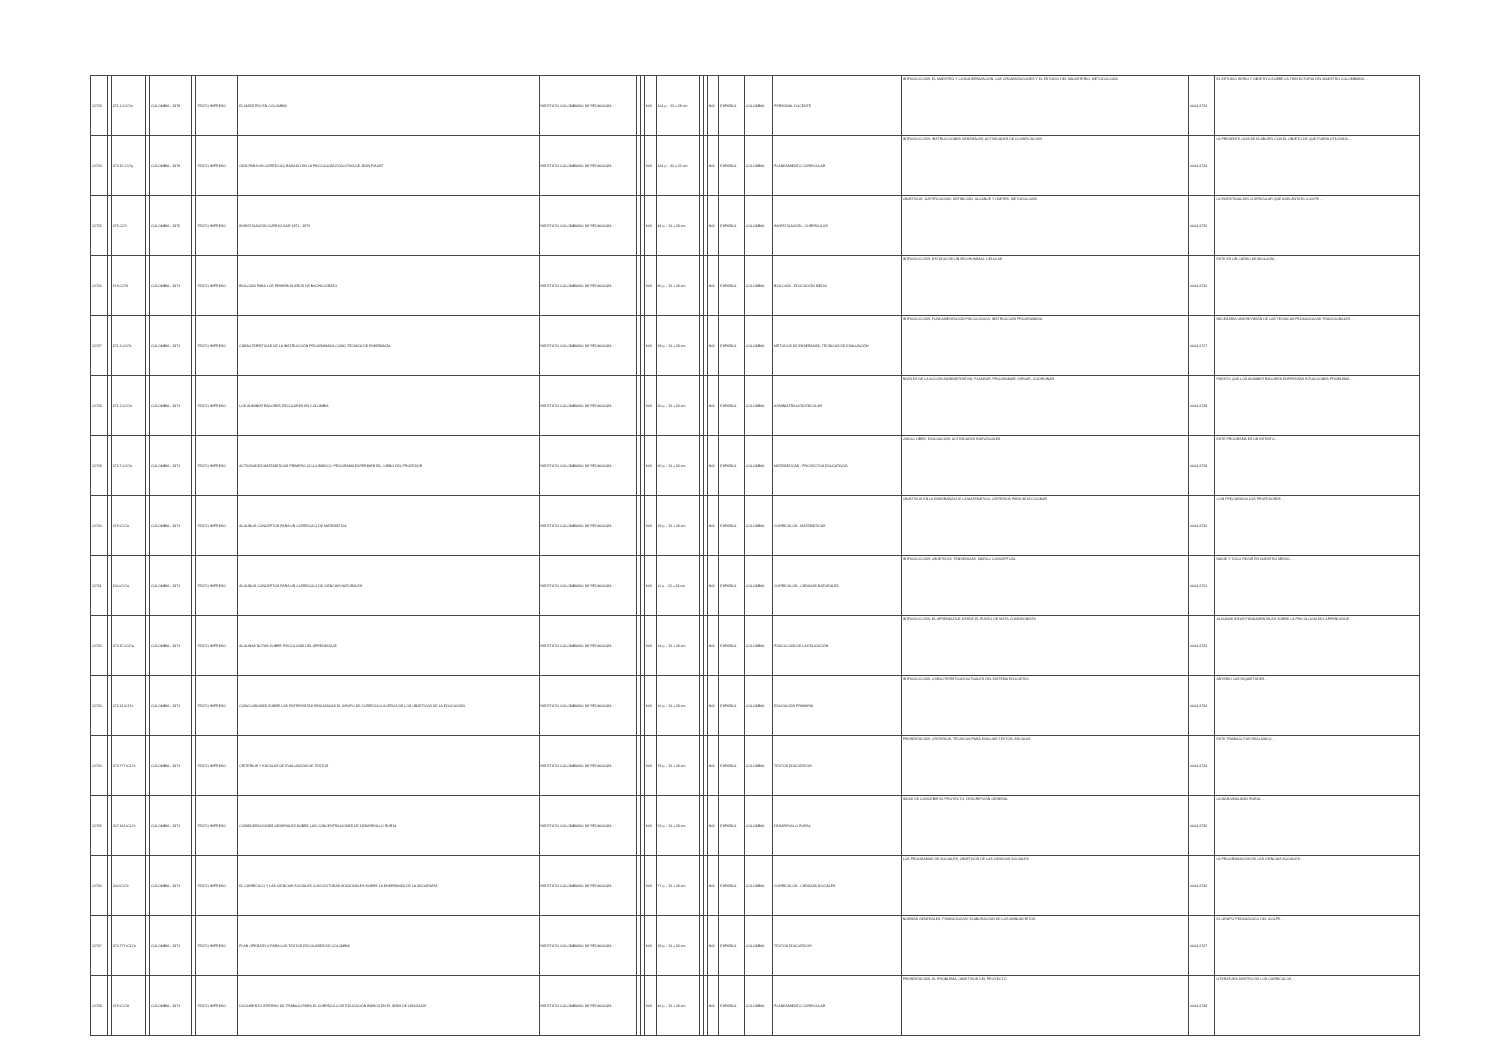| 12723 | | 371.1 tC17m | | COLOMBIA - 1978 | | TEXTO IMPRESO | EL MAESTRO EN COLOMBIA | INSTITUTO COLOMBIANO DE PEDAGOGÍA | | | N/A | 164 p. ; 22 x 28 cm | | | N/A | ESPAÑOL | COLOMBIA | PERSONAL DOCENTE | INTRODUCCIÓN; EL MAESTRO Y LA MODERNIZACIÓN; LAS ORGANIZACIONES Y EL ESTUDIO DEL MAGISTERIO; METODOLOGÍA | 0004-2723 | EL ESTUDIO SERIO Y OBJETIVO SOBRE LA TRAYECTORIA DEL MAESTRO COLOMBIANO ... |
| 12724 | | 370.15 C17g | | COLOMBIA - 1978 | | TEXTO IMPRESO | GUÍA PARA UN CURRÍCULO BASADO EN LA PSICOLOGÍA EVOLUTIVA DE JEAN PIAGET | INSTITUTO COLOMBIANO DE PEDAGOGÍA | | | N/A | 164 p. ; 30 x 22 cm | | | N/A | ESPAÑOL | COLOMBIA | PLANEAMIENTO CURRICULAR | INTRODUCCIÓN; INSTRUCCIONES GENERALES; ACTIVIDADES DE CLASIFICACIÓN | 0004-2724 | LA PRESENTE GUÍA SE ELABORÓ CON EL OBJETO DE QUE FUERA UTILIZADA ... |
| 12725 | | 375 C17i | | COLOMBIA - 1975 | | TEXTO IMPRESO | INVESTIGACIÓN CURRICULAR 1971 - 1975 | INSTITUTO COLOMBIANO DE PEDAGOGÍA | | | N/A | 44 p. ; 22 x 28 cm | | | N/A | ESPAÑOL | COLOMBIA | INVESTIGACIÓN - CURRÍCULOS | OBJETIVOS; JUSTIFICACIÓN; DEFINICIÓN, ALCANCE Y LÍMITES; METODOLOGÍA | 0004-2725 | LA INVESTIGACIÓN CURRICULAR QUE ADELANTA EL ICOLPE ... |
| 12726 | | 574 C17b | | COLOMBIA - 1971 | | TEXTO IMPRESO | BIOLOGÍA PARA LOS PRIMEROS AÑOS DE BACHILLERATO | INSTITUTO COLOMBIANO DE PEDAGOGÍA | | | N/A | 86 p. ; 22 x 28 cm | | | N/A | ESPAÑOL | COLOMBIA | BIOLOGÍA - EDUCACIÓN MEDIA | INTRODUCCIÓN; ESTUDIO DE UN SEO HUMANO; CÉLULAS | 0004-2726 | ESTE ES UN CURSO DE BIOLOGÍA ... |
| 12727 | | 371.3 tC17c | | COLOMBIA - 1971 | | TEXTO IMPRESO | CARACTERÍSTICAS DE LA INSTRUCCIÓN PROGRAMADA COMO TÉCNICA DE ENSEÑANZA | INSTITUTO COLOMBIANO DE PEDAGOGÍA | | | N/A | 28 p. ; 22 x 28 cm | | | N/A | ESPAÑOL | COLOMBIA | MÉTODOS DE ENSEÑANZA; TÉCNICAS DE EVALUACIÓN | INTRODUCCIÓN; FUNDAMENTACIÓN PSICOLÓGICA; INSTRUCCIÓN PROGRAMADA | 0004-2727 | NECESARIA UNA REVISIÓN DE LAS TÉCNICAS PEDAGÓGICAS TRADICIONALES ... |
| 12728 | | 371.2 tC17a | | COLOMBIA - 1971 | | TEXTO IMPRESO | LOS ADMINISTRADORES ESCOLARES EN COLOMBIA | INSTITUTO COLOMBIANO DE PEDAGOGÍA | | | N/A | 30 p. ; 22 x 33 cm | | | N/A | ESPAÑOL | COLOMBIA | ADMINISTRACIÓN ESCOLAR | NIVELES DE LA ACCIÓN ADMINISTRATIVA; PLANEAR, PROGRAMAR; DIRIGIR, COORDINAR | 0004-2728 | PUESTO QUE LOS ADMINISTRADORES ENFRENTAN SITUACIONES PROBLEMA ... |
| 12729 | | 372.7 tC17a | | COLOMBIA - 1971 | | TEXTO IMPRESO | ACTIVIDADES MATEMÁTICAS PRIMERO CICLO BÁSICO. PROGRAMA EXPERIMENTAL. LIBRO DEL PROFESOR | INSTITUTO COLOMBIANO DE PEDAGOGÍA | | | N/A | 65 p. ; 22 x 33 cm | | | N/A | ESPAÑOL | COLOMBIA | MATEMÁTICAS - PROYECTOS EDUCATIVOS | JUEGO LIBRE; EVALUACIÓN; ACTIVIDADES INDIVIDUALES | 0004-2729 | ESTE PROGRAMA ES UN INTENTO ... |
| 12730 | | 375 tC17a | | COLOMBIA - 1971 | | TEXTO IMPRESO | ALGUNOS CONCEPTOS PARA UN CURRÍCULO DE MATEMÁTICA | INSTITUTO COLOMBIANO DE PEDAGOGÍA | | | N/A | 19 p. ; 22 x 28 cm | | | N/A | ESPAÑOL | COLOMBIA | CURRÍCULOS - MATEMÁTICAS | OBJETIVOS EN LA ENSEÑANZA DE LA MATEMÁTICA; CRITERIOS PARA SELECCIONAR | 0004-2730 | CON FRECUENCIA LOS PROFESORES ... |
| 12731 | | 500 tC17a | | COLOMBIA - 1971 | | TEXTO IMPRESO | ALGUNOS CONCEPTOS PARA UN CURRÍCULO DE CIENCIAS NATURALES | INSTITUTO COLOMBIANO DE PEDAGOGÍA | | | N/A | 11 p. ; 22 x 28 cm | | | N/A | ESPAÑOL | COLOMBIA | CURRÍCULOS - CIENCIAS NATURALES | INTRODUCCIÓN; OBJETIVOS; TENDENCIAS; MARCO CONCEPTUAL | 0004-2731 | NADIE Y TODO REGIR EN NUESTRO MEDIO ... |
| 12732 | | 370.15 tC17a | | COLOMBIA - 1971 | | TEXTO IMPRESO | ALGUNAS NOTAS SOBRE PSICOLOGÍA DEL APRENDIZAJE | INSTITUTO COLOMBIANO DE PEDAGOGÍA | | | N/A | 14 p. ; 22 x 28 cm | | | N/A | ESPAÑOL | COLOMBIA | PSICOLOGÍA DE LA EDUCACIÓN | INTRODUCCIÓN; EL APRENDIZAJE DESDE EL PUNTO DE VISTA CONEXIONISTA | 0004-2732 | ALGUNAS IDEAS FUNDAMENTALES SOBRE LA PSICOLOGÍA DEL APRENDIZAJE ... |
| 12733 | | 372.11 tC17c | | COLOMBIA - 1971 | | TEXTO IMPRESO | CONCLUSIONES SOBRE LAS ENTREVISTAS REALIZADAS EL GRUPO DE CURRÍCULO ACERCA DE LOS OBJETIVOS DE LA EDUCACIÓN | INSTITUTO COLOMBIANO DE PEDAGOGÍA | | | N/A | 16 p. ; 22 x 28 cm | | | N/A | ESPAÑOL | COLOMBIA | EDUCACIÓN PRIMARIA | INTRODUCCIÓN; CARACTERÍSTICAS ACTUALES DEL SISTEMA EDUCATIVO | 0004-2733 | ANTERIO LAS INQUIETUDES ... |
| 12734 | | 370.777 tC17c | | COLOMBIA - 1971 | | TEXTO IMPRESO | CRITERIOS Y ESCALAS DE EVALUACIÓN DE TEXTOS | INSTITUTO COLOMBIANO DE PEDAGOGÍA | | | N/A | 78 p. ; 22 x 28 cm | | | N/A | ESPAÑOL | COLOMBIA | TEXTOS EDUCATIVOS | PRESENTACIÓN; CRITERIOS; TÉCNICAS PARA EVALUAR TEXTOS; ESCALAS | 0004-2734 | ESTE TRABAJO FUE REALIZADO ... |
| 12735 | | 307.142 tC17c | | COLOMBIA - 1971 | | TEXTO IMPRESO | CONSIDERACIONES GENERALES SOBRE LAS CONCENTRACIONES DE DESARROLLO RURAL | INSTITUTO COLOMBIANO DE PEDAGOGÍA | | | N/A | 52 p. ; 22 x 28 cm | | | N/A | ESPAÑOL | COLOMBIA | DESARROLLO RURAL | IDEAS DE CONCEBIR EL PROYECTO; DESCRIPCIÓN GENERAL | 0004-2735 | LA MARGINALIDAD RURAL ... |
| 12736 | | 300 tC17c | | COLOMBIA - 1971 | | TEXTO IMPRESO | EL CURRÍCULO Y LAS CIENCIAS SOCIALES CON LECTURAS ADICIONALES SOBRE LA ENSEÑANZA DE LA GEOGRAFÍA | INSTITUTO COLOMBIANO DE PEDAGOGÍA | | | N/A | 77 p. ; 22 x 28 cm | | | N/A | ESPAÑOL | COLOMBIA | CURRÍCULOS - CIENCIAS SOCIALES | LOS PROGRAMAS DE SOCIALES; OBJETIVOS DE LAS CIENCIAS SOCIALES | 0004-2736 | LA PROGRAMACIÓN DE LAS CIENCIAS SOCIALES ... |
| 12737 | | 370.777 tC17p | | COLOMBIA - 1971 | | TEXTO IMPRESO | PLAN OPERATIVO PARA LOS TEXTOS ESCOLARES DE COLOMBIA | INSTITUTO COLOMBIANO DE PEDAGOGÍA | | | N/A | 19 p. ; 22 x 33 cm | | | N/A | ESPAÑOL | COLOMBIA | TEXTOS EDUCATIVOS | NORMAS GENERALES; FINANCIACIÓN; ELABORACIÓN DE LOS MANUSCRITOS | 0004-2737 | EL GRUPO PEDAGÓGICO DEL ICOLPE ... |
| 12738 | | 375 tC17d | | COLOMBIA - 1971 | | TEXTO IMPRESO | DOCUMENTO INTERNO DE TRABAJO PARA EL CURRÍCULO DE EDUCACIÓN BÁSICA EN EL ÁREA DE LENGUAJE | INSTITUTO COLOMBIANO DE PEDAGOGÍA | | | N/A | 46 p. ; 22 x 28 cm | | | N/A | ESPAÑOL | COLOMBIA | PLANEAMIENTO CURRICULAR | PRESENTACIÓN; EL PROBLEMA; OBJETIVOS DEL PROYECTO | 0004-2738 | LITERATURA DENTRO DE LOS CURRÍCULOS ... |